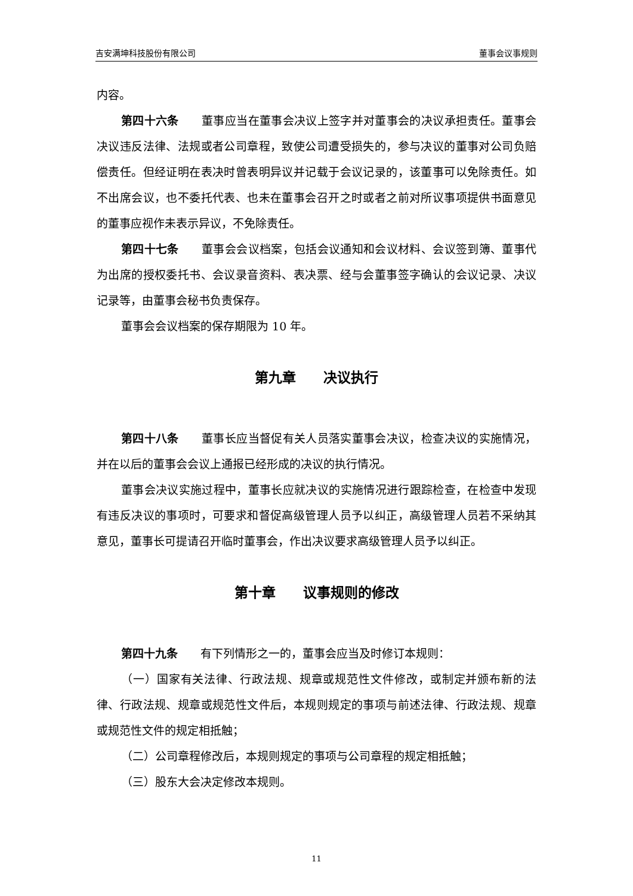吉安满坤科技股份有限公司 董事会议事规则
内容。
第四十六条 董事应当在董事会决议上签字并对董事会的决议承担责任。董事会决议违反法律、法规或者公司章程，致使公司遭受损失的，参与决议的董事对公司负赔偿责任。但经证明在表决时曾表明异议并记载于会议记录的，该董事可以免除责任。如不出席会议，也不委托代表、也未在董事会召开之时或者之前对所议事项提供书面意见的董事应视作未表示异议，不免除责任。
第四十七条 董事会会议档案，包括会议通知和会议材料、会议签到簿、董事代为出席的授权委托书、会议录音资料、表决票、经与会董事签字确认的会议记录、决议记录等，由董事会秘书负责保存。
董事会会议档案的保存期限为 10 年。
第九章　　决议执行
第四十八条 董事长应当督促有关人员落实董事会决议，检查决议的实施情况，并在以后的董事会会议上通报已经形成的决议的执行情况。
董事会决议实施过程中，董事长应就决议的实施情况进行跟踪检查，在检查中发现有违反决议的事项时，可要求和督促高级管理人员予以纠正，高级管理人员若不采纳其意见，董事长可提请召开临时董事会，作出决议要求高级管理人员予以纠正。
第十章　　议事规则的修改
第四十九条 有下列情形之一的，董事会应当及时修订本规则：
（一）国家有关法律、行政法规、规章或规范性文件修改，或制定并颁布新的法律、行政法规、规章或规范性文件后，本规则规定的事项与前述法律、行政法规、规章或规范性文件的规定相抵触；
（二）公司章程修改后，本规则规定的事项与公司章程的规定相抵触；
（三）股东大会决定修改本规则。
11